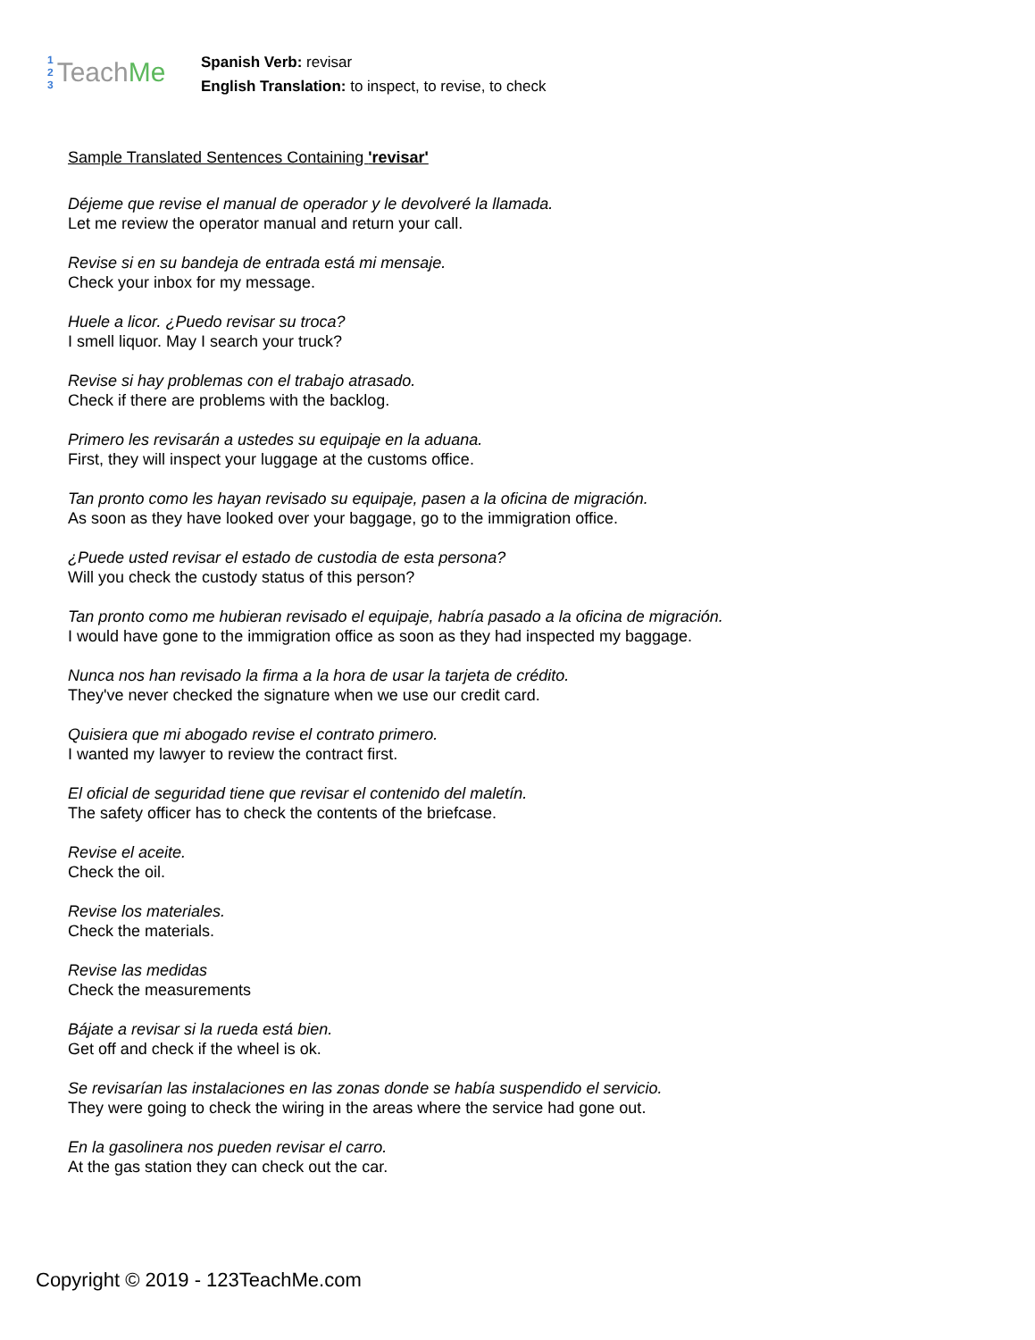1
2
3
Teach Me
Spanish Verb: revisar
English Translation: to inspect, to revise, to check
Sample Translated Sentences Containing 'revisar'
Déjeme que revise el manual de operador y le devolveré la llamada.
Let me review the operator manual and return your call.
Revise si en su bandeja de entrada está mi mensaje.
Check your inbox for my message.
Huele a licor. ¿Puedo revisar su troca?
I smell liquor. May I search your truck?
Revise si hay problemas con el trabajo atrasado.
Check if there are problems with the backlog.
Primero les revisarán a ustedes su equipaje en la aduana.
First, they will inspect your luggage at the customs office.
Tan pronto como les hayan revisado su equipaje, pasen a la oficina de migración.
As soon as they have looked over your baggage, go to the immigration office.
¿Puede usted revisar el estado de custodia de esta persona?
Will you check the custody status of this person?
Tan pronto como me hubieran revisado el equipaje, habría pasado a la oficina de migración.
I would have gone to the immigration office as soon as they had inspected my baggage.
Nunca nos han revisado la firma a la hora de usar la tarjeta de crédito.
They've never checked the signature when we use our credit card.
Quisiera que mi abogado revise el contrato primero.
I wanted my lawyer to review the contract first.
El oficial de seguridad tiene que revisar el contenido del maletín.
The safety officer has to check the contents of the briefcase.
Revise el aceite.
Check the oil.
Revise los materiales.
Check the materials.
Revise las medidas
Check the measurements
Bájate a revisar si la rueda está bien.
Get off and check if the wheel is ok.
Se revisarían las instalaciones en las zonas donde se había suspendido el servicio.
They were going to check the wiring in the areas where the service had gone out.
En la gasolinera nos pueden revisar el carro.
At the gas station they can check out the car.
Copyright © 2019 - 123TeachMe.com